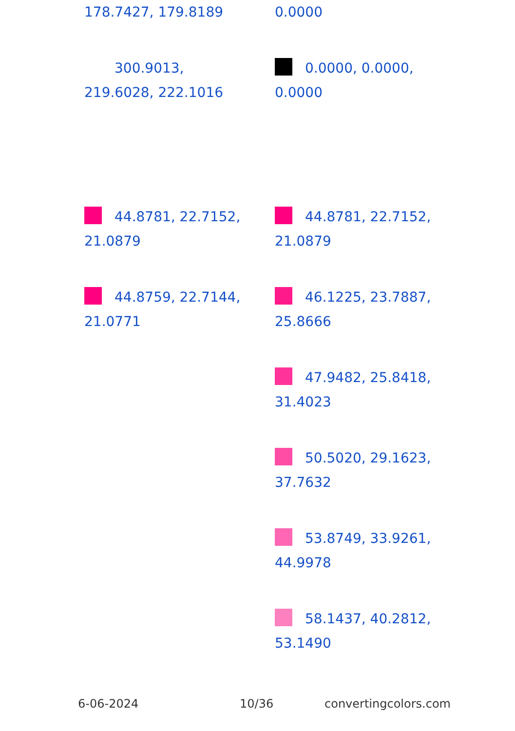178.7427, 179.8189 0.0000
300.9013, 219.6028, 222.1016
0.0000, 0.0000, 0.0000
44.8781, 22.7152, 21.0879
44.8781, 22.7152, 21.0879
44.8759, 22.7144, 21.0771
46.1225, 23.7887, 25.8666
47.9482, 25.8418, 31.4023
50.5020, 29.1623, 37.7632
53.8749, 33.9261, 44.9978
58.1437, 40.2812, 53.1490
6-06-2024 10/36 convertingcolors.com